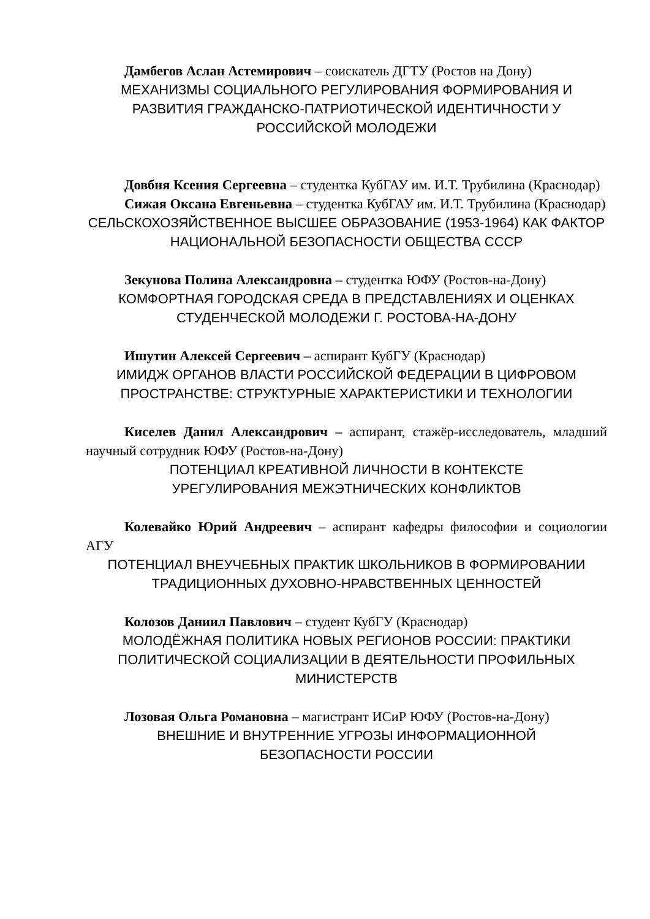Дамбегов Аслан Астемирович – соискатель ДГТУ (Ростов на Дону)
МЕХАНИЗМЫ СОЦИАЛЬНОГО РЕГУЛИРОВАНИЯ ФОРМИРОВАНИЯ И РАЗВИТИЯ ГРАЖДАНСКО-ПАТРИОТИЧЕСКОЙ ИДЕНТИЧНОСТИ У РОССИЙСКОЙ МОЛОДЕЖИ
Довбня Ксения Сергеевна – студентка КубГАУ им. И.Т. Трубилина (Краснодар)
Сижая Оксана Евгеньевна – студентка КубГАУ им. И.Т. Трубилина (Краснодар)
СЕЛЬСКОХОЗЯЙСТВЕННОЕ ВЫСШЕЕ ОБРАЗОВАНИЕ (1953-1964) КАК ФАКТОР НАЦИОНАЛЬНОЙ БЕЗОПАСНОСТИ ОБЩЕСТВА СССР
Зекунова Полина Александровна – студентка ЮФУ (Ростов-на-Дону)
КОМФОРТНАЯ ГОРОДСКАЯ СРЕДА В ПРЕДСТАВЛЕНИЯХ И ОЦЕНКАХ СТУДЕНЧЕСКОЙ МОЛОДЕЖИ Г. РОСТОВА-НА-ДОНУ
Ишутин Алексей Сергеевич – аспирант КубГУ (Краснодар)
ИМИДЖ ОРГАНОВ ВЛАСТИ РОССИЙСКОЙ ФЕДЕРАЦИИ В ЦИФРОВОМ ПРОСТРАНСТВЕ: СТРУКТУРНЫЕ ХАРАКТЕРИСТИКИ И ТЕХНОЛОГИИ
Киселев Данил Александрович – аспирант, стажёр-исследователь, младший научный сотрудник ЮФУ (Ростов-на-Дону)
ПОТЕНЦИАЛ КРЕАТИВНОЙ ЛИЧНОСТИ В КОНТЕКСТЕ
УРЕГУЛИРОВАНИЯ МЕЖЭТНИЧЕСКИХ КОНФЛИКТОВ
Колевайко Юрий Андреевич – аспирант кафедры философии и социологии АГУ
ПОТЕНЦИАЛ ВНЕУЧЕБНЫХ ПРАКТИК ШКОЛЬНИКОВ В ФОРМИРОВАНИИ ТРАДИЦИОННЫХ ДУХОВНО-НРАВСТВЕННЫХ ЦЕННОСТЕЙ
Колозов Даниил Павлович – студент КубГУ (Краснодар)
МОЛОДЁЖНАЯ ПОЛИТИКА НОВЫХ РЕГИОНОВ РОССИИ: ПРАКТИКИ ПОЛИТИЧЕСКОЙ СОЦИАЛИЗАЦИИ В ДЕЯТЕЛЬНОСТИ ПРОФИЛЬНЫХ МИНИСТЕРСТВ
Лозовая Ольга Романовна – магистрант ИСиР ЮФУ (Ростов-на-Дону)
ВНЕШНИЕ И ВНУТРЕННИЕ УГРОЗЫ ИНФОРМАЦИОННОЙ
БЕЗОПАСНОСТИ РОССИИ